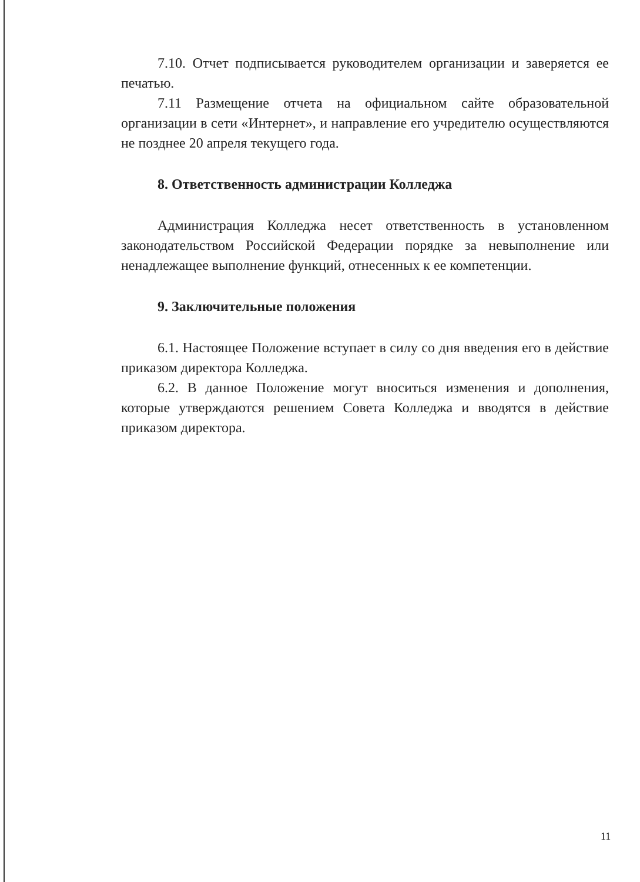7.10. Отчет подписывается руководителем организации и заверяется ее печатью.
7.11 Размещение отчета на официальном сайте образовательной организации в сети «Интернет», и направление его учредителю осуществляются не позднее 20 апреля текущего года.
8. Ответственность администрации Колледжа
Администрация Колледжа несет ответственность в установленном законодательством Российской Федерации порядке за невыполнение или ненадлежащее выполнение функций, отнесенных к ее компетенции.
9. Заключительные положения
6.1. Настоящее Положение вступает в силу со дня введения его в действие приказом директора Колледжа.
6.2. В данное Положение могут вноситься изменения и дополнения, которые утверждаются решением Совета Колледжа и вводятся в действие приказом директора.
11